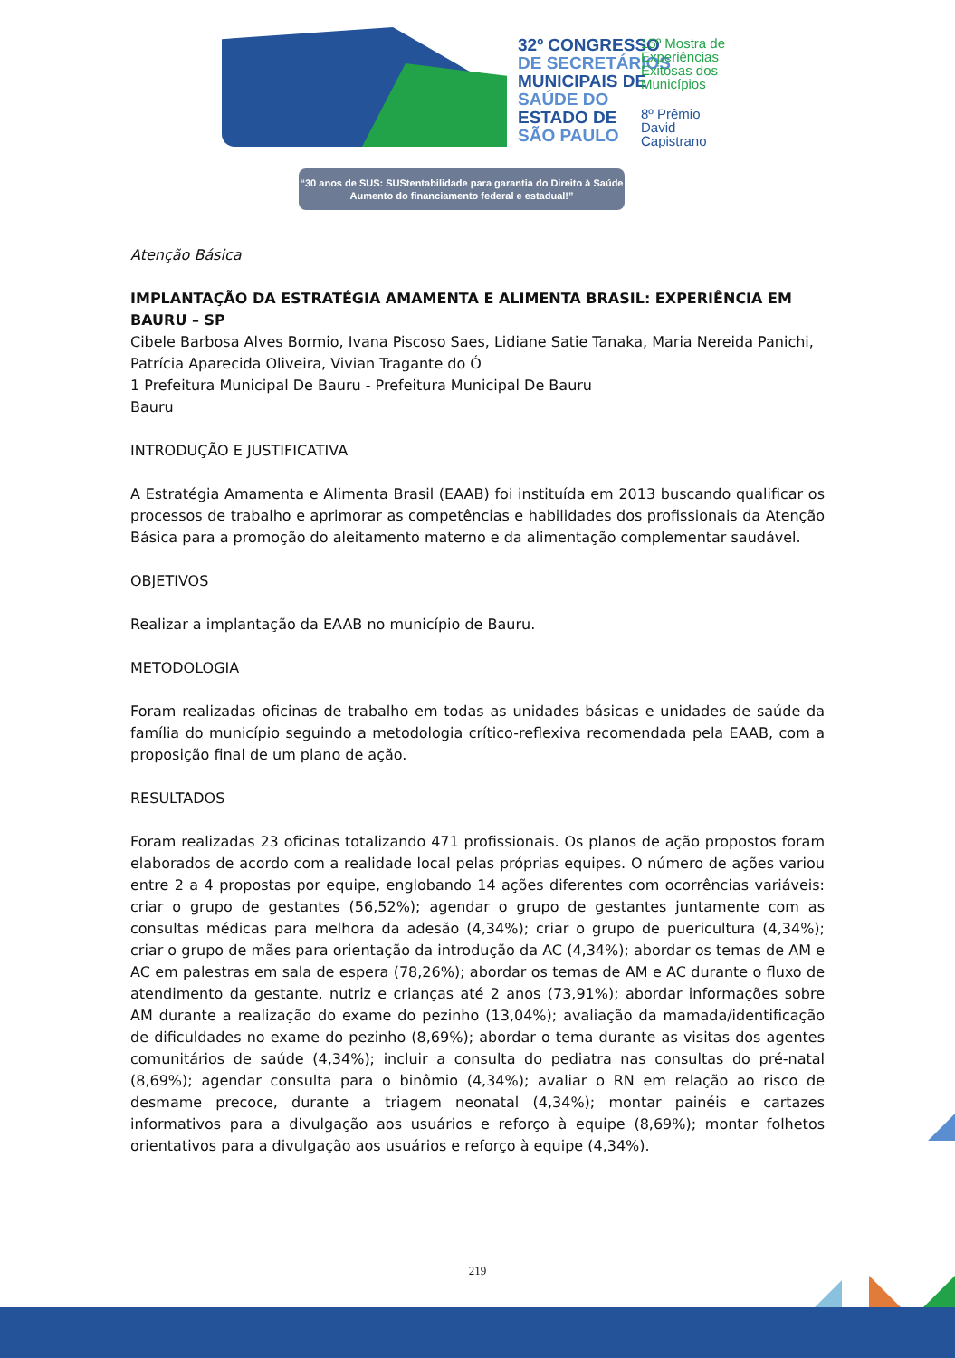32º CONGRESSO
DE SECRETÁRIOS
MUNICIPAIS DE
SAÚDE DO
ESTADO DE
SÃO PAULO
15º Mostra de
Experiências
Exitosas dos
Municípios
8º Prêmio
David
Capistrano
“30 anos de SUS: SUStentabilidade para garantia do Direito à Saúde
Aumento do financiamento federal e estadual!”
Atenção Básica
IMPLANTAÇÃO DA ESTRATÉGIA AMAMENTA E ALIMENTA BRASIL: EXPERIÊNCIA EM BAURU – SP
Cibele Barbosa Alves Bormio, Ivana Piscoso Saes, Lidiane Satie Tanaka, Maria Nereida Panichi, Patrícia Aparecida Oliveira, Vivian Tragante do Ó
1 Prefeitura Municipal De Bauru - Prefeitura Municipal De Bauru
Bauru
INTRODUÇÃO E JUSTIFICATIVA
A Estratégia Amamenta e Alimenta Brasil (EAAB) foi instituída em 2013 buscando qualificar os processos de trabalho e aprimorar as competências e habilidades dos profissionais da Atenção Básica para a promoção do aleitamento materno e da alimentação complementar saudável.
OBJETIVOS
Realizar a implantação da EAAB no município de Bauru.
METODOLOGIA
Foram realizadas oficinas de trabalho em todas as unidades básicas e unidades de saúde da família do município seguindo a metodologia crítico-reflexiva recomendada pela EAAB, com a proposição final de um plano de ação.
RESULTADOS
Foram realizadas 23 oficinas totalizando 471 profissionais. Os planos de ação propostos foram elaborados de acordo com a realidade local pelas próprias equipes. O número de ações variou entre 2 a 4 propostas por equipe, englobando 14 ações diferentes com ocorrências variáveis: criar o grupo de gestantes (56,52%); agendar o grupo de gestantes juntamente com as consultas médicas para melhora da adesão (4,34%); criar o grupo de puericultura (4,34%); criar o grupo de mães para orientação da introdução da AC (4,34%); abordar os temas de AM e AC em palestras em sala de espera (78,26%); abordar os temas de AM e AC durante o fluxo de atendimento da gestante, nutriz e crianças até 2 anos (73,91%); abordar informações sobre AM durante a realização do exame do pezinho (13,04%); avaliação da mamada/identificação de dificuldades no exame do pezinho (8,69%); abordar o tema durante as visitas dos agentes comunitários de saúde (4,34%); incluir a consulta do pediatra nas consultas do pré-natal (8,69%); agendar consulta para o binômio (4,34%); avaliar o RN em relação ao risco de desmame precoce, durante a triagem neonatal (4,34%); montar painéis e cartazes informativos para a divulgação aos usuários e reforço à equipe (8,69%); montar folhetos orientativos para a divulgação aos usuários e reforço à equipe (4,34%).
219